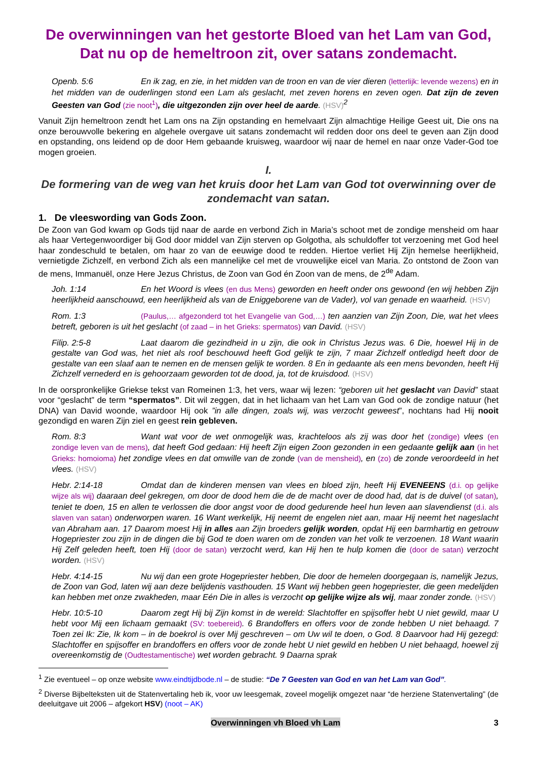De overwinningen van het gestorte Bloed van het Lam van God,
Dat nu op de hemeltroon zit, over satans zondemacht.
Openb. 5:6 En ik zag, en zie, in het midden van de troon en van de vier dieren (letterlijk: levende wezens) en in het midden van de ouderlingen stond een Lam als geslacht, met zeven horens en zeven ogen. Dat zijn de zeven Geesten van God (zie noot<sup>1</sup>), die uitgezonden zijn over heel de aarde. (HSV)<sup>2</sup>
Vanuit Zijn hemeltroon zendt het Lam ons na Zijn opstanding en hemelvaart Zijn almachtige Heilige Geest uit, Die ons na onze berouwvolle bekering en algehele overgave uit satans zondemacht wil redden door ons deel te geven aan Zijn dood en opstanding, ons leidend op de door Hem gebaande kruisweg, waardoor wij naar de hemel en naar onze Vader-God toe mogen groeien.
I.
De formering van de weg van het kruis door het Lam van God tot overwinning over de zondemacht van satan.
1. De vleeswording van Gods Zoon.
De Zoon van God kwam op Gods tijd naar de aarde en verbond Zich in Maria’s schoot met de zondige mensheid om haar als haar Vertegenwoordiger bij God door middel van Zijn sterven op Golgotha, als schuldoffer tot verzoening met God heel haar zondeschuld te betalen, om haar zo van de eeuwige dood te redden. Hiertoe verliet Hij Zijn hemelse heerlijkheid, vernietigde Zichzelf, en verbond Zich als een mannelijke cel met de vrouwelijke eicel van Maria. Zo ontstond de Zoon van de mens, Immanuël, onze Here Jezus Christus, de Zoon van God én Zoon van de mens, de 2<sup>de</sup> Adam.
Joh. 1:14 En het Woord is vlees (en dus Mens) geworden en heeft onder ons gewoond (en wij hebben Zijn heerlijkheid aanschouwd, een heerlijkheid als van de Eniggeborene van de Vader), vol van genade en waarheid. (HSV)
Rom. 1:3 (Paulus,… afgezonderd tot het Evangelie van God,…) ten aanzien van Zijn Zoon, Die, wat het vlees betreft, geboren is uit het geslacht (of zaad – in het Grieks: spermatos) van David. (HSV)
Filip. 2:5-8 Laat daarom die gezindheid in u zijn, die ook in Christus Jezus was. 6 Die, hoewel Hij in de gestalte van God was, het niet als roof beschouwd heeft God gelijk te zijn, 7 maar Zichzelf ontledigd heeft door de gestalte van een slaaf aan te nemen en de mensen gelijk te worden. 8 En in gedaante als een mens bevonden, heeft Hij Zichzelf vernederd en is gehoorzaam geworden tot de dood, ja, tot de kruisdood. (HSV)
In de oorspronkelijke Griekse tekst van Romeinen 1:3, het vers, waar wij lezen: “geboren uit het geslacht van David” staat voor “geslacht” de term “spermatos”. Dit wil zeggen, dat in het lichaam van het Lam van God ook de zondige natuur (het DNA) van David woonde, waardoor Hij ook ”in alle dingen, zoals wij, was verzocht geweest”, nochtans had Hij nooit gezondigd en waren Zijn ziel en geest rein gebleven.
Rom. 8:3 Want wat voor de wet onmogelijk was, krachteloos als zij was door het (zondige) vlees (en zondige leven van de mens), dat heeft God gedaan: Hij heeft Zijn eigen Zoon gezonden in een gedaante gelijk aan (in het Grieks: homoioma) het zondige vlees en dat omwille van de zonde (van de mensheid), en (zo) de zonde veroordeeld in het vlees. (HSV)
Hebr. 2:14-18 Omdat dan de kinderen mensen van vlees en bloed zijn, heeft Hij EVENEENS (d.i. op gelijke wijze als wij) daaraan deel gekregen, om door de dood hem die de de macht over de dood had, dat is de duivel (of satan), teniet te doen, 15 en allen te verlossen die door angst voor de dood gedurende heel hun leven aan slavendienst (d.i. als slaven van satan) onderworpen waren. 16 Want werkelijk, Hij neemt de engelen niet aan, maar Hij neemt het nageslacht van Abraham aan. 17 Daarom moest Hij in alles aan Zijn broeders gelijk worden, opdat Hij een barmhartig en getrouw Hogepriester zou zijn in de dingen die bij God te doen waren om de zonden van het volk te verzoenen. 18 Want waarin Hij Zelf geleden heeft, toen Hij (door de satan) verzocht werd, kan Hij hen te hulp komen die (door de satan) verzocht worden. (HSV)
Hebr. 4:14-15 Nu wij dan een grote Hogepriester hebben, Die door de hemelen doorgegaan is, namelijk Jezus, de Zoon van God, laten wij aan deze belijdenis vasthouden. 15 Want wij hebben geen hogepriester, die geen medelijden kan hebben met onze zwakheden, maar Eén Die in alles is verzocht op gelijke wijze als wij, maar zonder zonde. (HSV)
Hebr. 10:5-10 Daarom zegt Hij bij Zijn komst in de wereld: Slachtoffer en spijsoffer hebt U niet gewild, maar U hebt voor Mij een lichaam gemaakt (SV: toebereid). 6 Brandoffers en offers voor de zonde hebben U niet behaagd. 7 Toen zei Ik: Zie, Ik kom – in de boekrol is over Mij geschreven – om Uw wil te doen, o God. 8 Daarvoor had Hij gezegd: Slachtoffer en spijsoffer en brandoffers en offers voor de zonde hebt U niet gewild en hebben U niet behaagd, hoewel zij overeenkomstig de (Oudtestamentische) wet worden gebracht. 9 Daarna sprak
<sup>1</sup> Zie eventueel – op onze website www.eindtijdbode.nl – de studie: “De 7 Geesten van God en van het Lam van God”.
<sup>2</sup> Diverse Bijbelteksten uit de Statenvertaling heb ik, voor uw leesgemak, zoveel mogelijk omgezet naar “de herziene Statenvertaling” (de deeluitgave uit 2006 – afgekort HSV) (noot – AK)
Overwinningen vh Bloed vh Lam 3